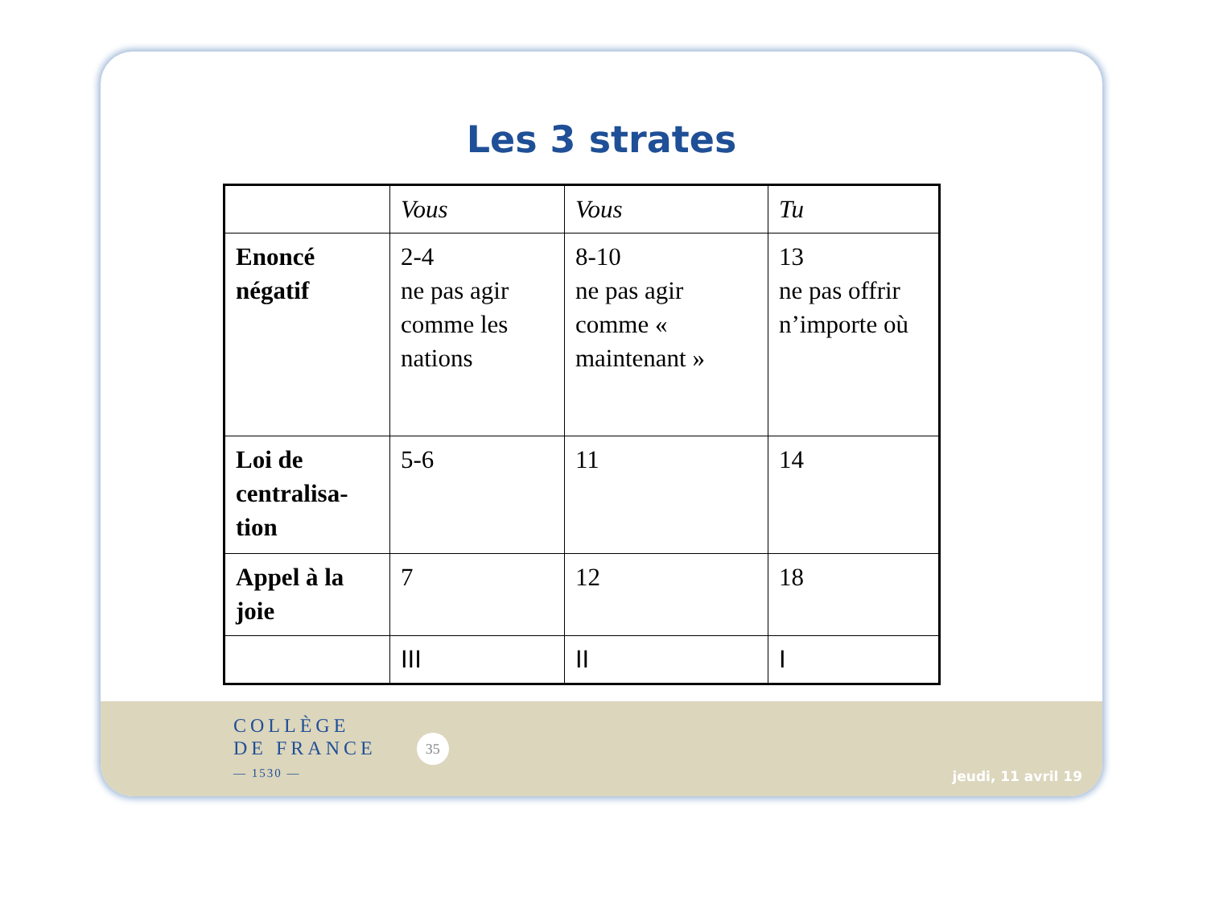Les 3 strates
| | Vous | Vous | Tu |
| Enoncé négatif | 2-4 ne pas agir comme les nations | 8-10 ne pas agir comme « maintenant » | 13 ne pas offrir n’importe où |
| Loi de centralisa-tion | 5-6 | 11 | 14 |
| Appel à la joie | 7 | 12 | 18 |
| | III | II | I |
COLLÈGE
DE FRANCE
— 1530 —
35
jeudi, 11 avril 19